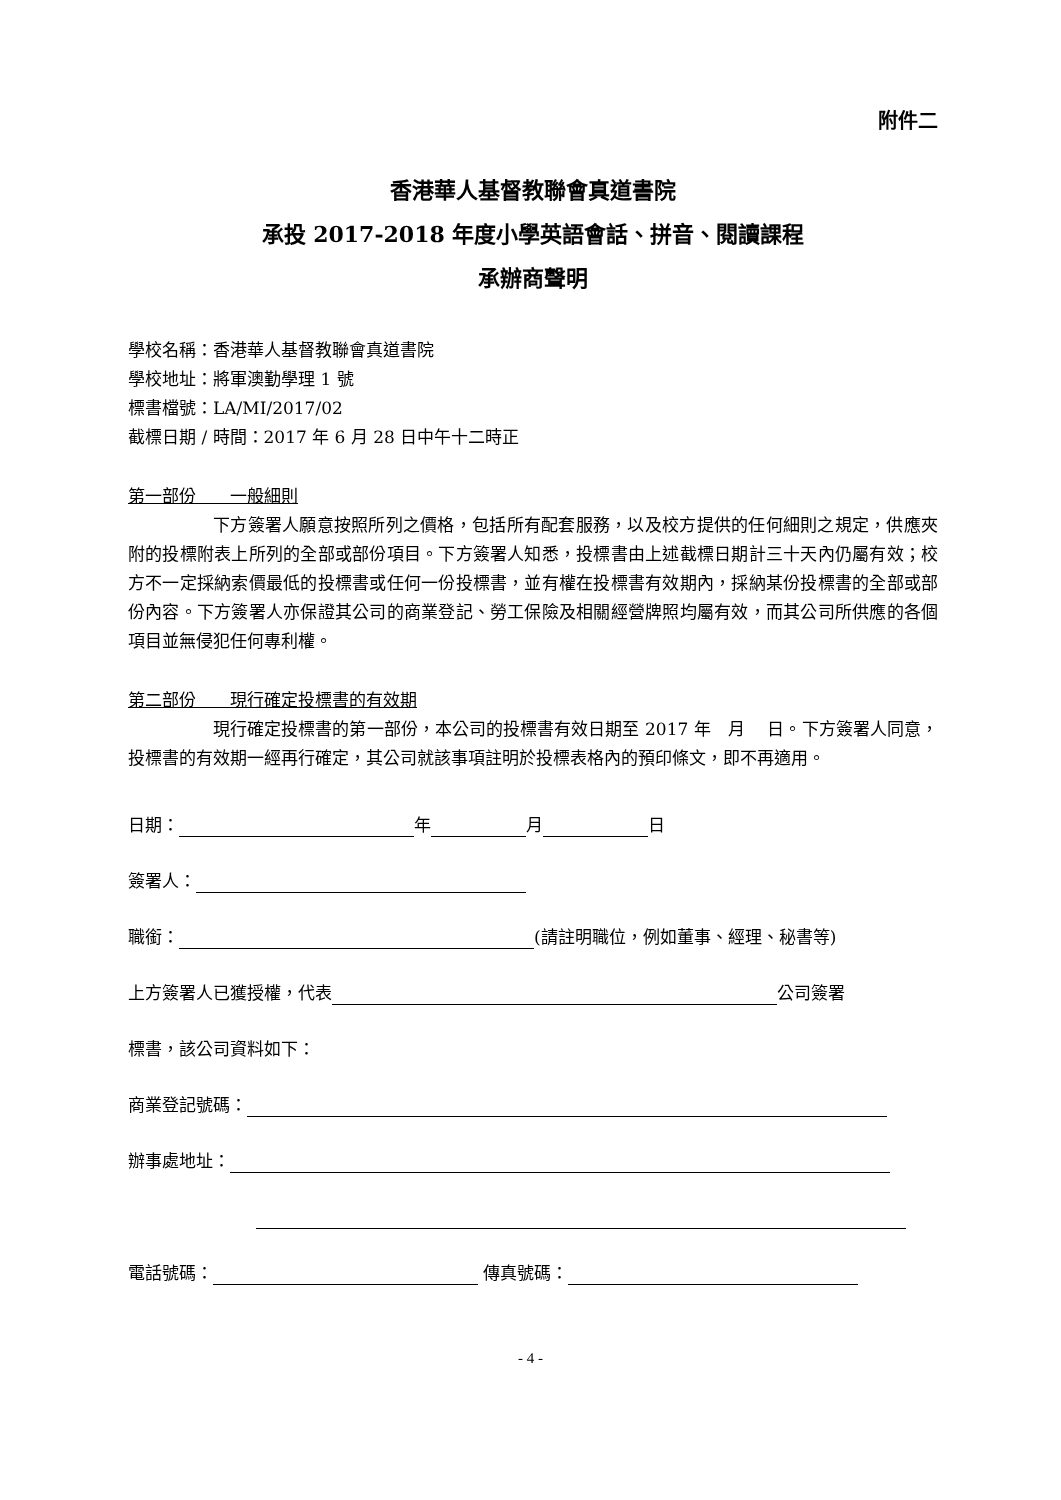附件二
香港華人基督教聯會真道書院
承投 2017-2018 年度小學英語會話、拼音、閱讀課程
承辦商聲明
學校名稱：香港華人基督教聯會真道書院
學校地址：將軍澳勤學理 1 號
標書檔號：LA/MI/2017/02
截標日期 / 時間：2017 年 6 月 28 日中午十二時正
第一部份　　一般細則
下方簽署人願意按照所列之價格，包括所有配套服務，以及校方提供的任何細則之規定，供應夾附的投標附表上所列的全部或部份項目。下方簽署人知悉，投標書由上述截標日期計三十天內仍屬有效；校方不一定採納索價最低的投標書或任何一份投標書，並有權在投標書有效期內，採納某份投標書的全部或部份內容。下方簽署人亦保證其公司的商業登記、勞工保險及相關經營牌照均屬有效，而其公司所供應的各個項目並無侵犯任何專利權。
第二部份　　現行確定投標書的有效期
現行確定投標書的第一部份，本公司的投標書有效日期至 2017 年　月　 日。下方簽署人同意，投標書的有效期一經再行確定，其公司就該事項註明於投標表格內的預印條文，即不再適用。
日期： 年 月 日
簽署人：
職銜： (請註明職位，例如董事、經理、秘書等)
上方簽署人已獲授權，代表 公司簽署
標書，該公司資料如下：
商業登記號碼：
辦事處地址：
電話號碼： 傳真號碼：
- 4 -